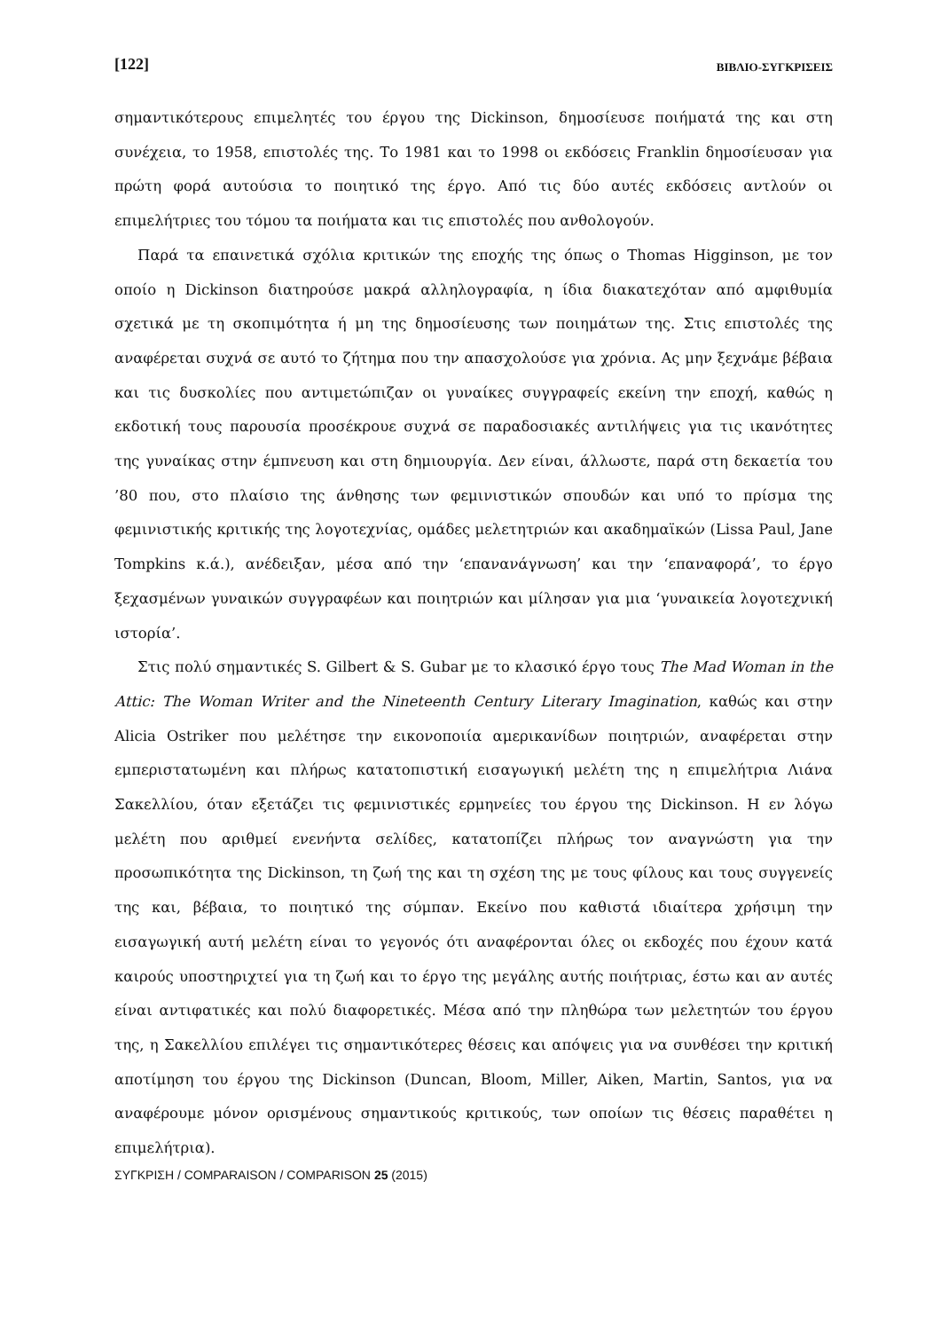[122] ΒΙΒΛΙΟ-ΣΥΓΚΡΙΣΕΙΣ
σημαντικότερους επιμελητές του έργου της Dickinson, δημοσίευσε ποιήματά της και στη συνέχεια, το 1958, επιστολές της. Το 1981 και το 1998 οι εκδόσεις Franklin δημοσίευσαν για πρώτη φορά αυτούσια το ποιητικό της έργο. Από τις δύο αυτές εκδόσεις αντλούν οι επιμελήτριες του τόμου τα ποιήματα και τις επιστολές που ανθολογούν.
Παρά τα επαινετικά σχόλια κριτικών της εποχής της όπως ο Thomas Higginson, με τον οποίο η Dickinson διατηρούσε μακρά αλληλογραφία, η ίδια διακατεχόταν από αμφιθυμία σχετικά με τη σκοπιμότητα ή μη της δημοσίευσης των ποιημάτων της. Στις επιστολές της αναφέρεται συχνά σε αυτό το ζήτημα που την απασχολούσε για χρόνια. Ας μην ξεχνάμε βέβαια και τις δυσκολίες που αντιμετώπιζαν οι γυναίκες συγγραφείς εκείνη την εποχή, καθώς η εκδοτική τους παρουσία προσέκρουε συχνά σε παραδοσιακές αντιλήψεις για τις ικανότητες της γυναίκας στην έμπνευση και στη δημιουργία. Δεν είναι, άλλωστε, παρά στη δεκαετία του ’80 που, στο πλαίσιο της άνθησης των φεμινιστικών σπουδών και υπό το πρίσμα της φεμινιστικής κριτικής της λογοτεχνίας, ομάδες μελετητριών και ακαδημαϊκών (Lissa Paul, Jane Tompkins κ.ά.), ανέδειξαν, μέσα από την ‘επανανάγνωση’ και την ‘επαναφορά’, το έργο ξεχασμένων γυναικών συγγραφέων και ποιητριών και μίλησαν για μια ‘γυναικεία λογοτεχνική ιστορία’.
Στις πολύ σημαντικές S. Gilbert & S. Gubar με το κλασικό έργο τους The Mad Woman in the Attic: The Woman Writer and the Nineteenth Century Literary Imagination, καθώς και στην Alicia Ostriker που μελέτησε την εικονοποιία αμερικανίδων ποιητριών, αναφέρεται στην εμπεριστατωμένη και πλήρως κατατοπιστική εισαγωγική μελέτη της η επιμελήτρια Λιάνα Σακελλίου, όταν εξετάζει τις φεμινιστικές ερμηνείες του έργου της Dickinson. Η εν λόγω μελέτη που αριθμεί ενενήντα σελίδες, κατατοπίζει πλήρως τον αναγνώστη για την προσωπικότητα της Dickinson, τη ζωή της και τη σχέση της με τους φίλους και τους συγγενείς της και, βέβαια, το ποιητικό της σύμπαν. Εκείνο που καθιστά ιδιαίτερα χρήσιμη την εισαγωγική αυτή μελέτη είναι το γεγονός ότι αναφέρονται όλες οι εκδοχές που έχουν κατά καιρούς υποστηριχτεί για τη ζωή και το έργο της μεγάλης αυτής ποιήτριας, έστω και αν αυτές είναι αντιφατικές και πολύ διαφορετικές. Μέσα από την πληθώρα των μελετητών του έργου της, η Σακελλίου επιλέγει τις σημαντικότερες θέσεις και απόψεις για να συνθέσει την κριτική αποτίμηση του έργου της Dickinson (Duncan, Bloom, Miller, Aiken, Martin, Santos, για να αναφέρουμε μόνον ορισμένους σημαντικούς κριτικούς, των οποίων τις θέσεις παραθέτει η επιμελήτρια).
ΣΥΓΚΡΙΣΗ / COMPARAISON / COMPARISON 25 (2015)